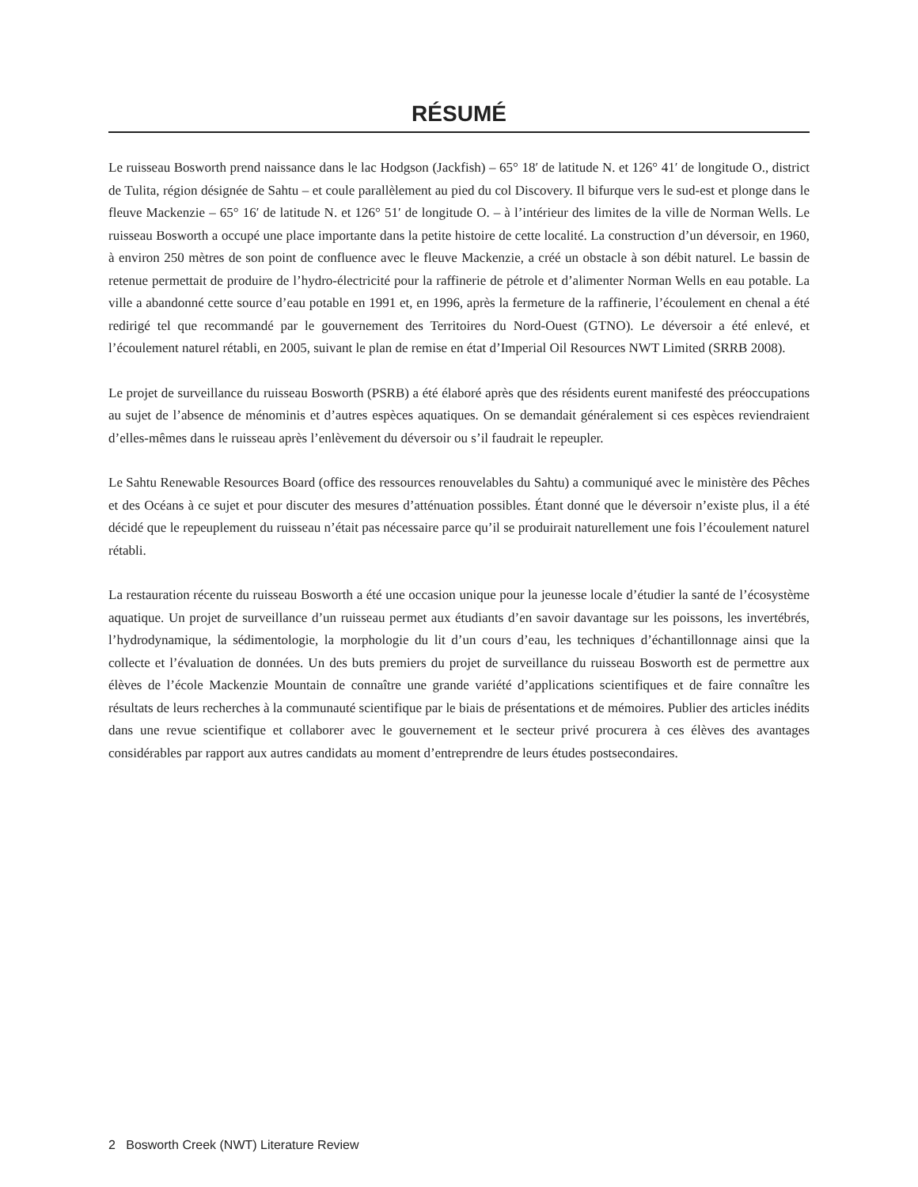RÉSUMÉ
Le ruisseau Bosworth prend naissance dans le lac Hodgson (Jackfish) – 65° 18′ de latitude N. et 126° 41′ de longitude O., district de Tulita, région désignée de Sahtu – et coule parallèlement au pied du col Discovery. Il bifurque vers le sud-est et plonge dans le fleuve Mackenzie – 65° 16′ de latitude N. et 126° 51′ de longitude O. – à l’intérieur des limites de la ville de Norman Wells. Le ruisseau Bosworth a occupé une place importante dans la petite histoire de cette localité. La construction d’un déversoir, en 1960, à environ 250 mètres de son point de confluence avec le fleuve Mackenzie, a créé un obstacle à son débit naturel. Le bassin de retenue permettait de produire de l’hydro-électricité pour la raffinerie de pétrole et d’alimenter Norman Wells en eau potable. La ville a abandonné cette source d’eau potable en 1991 et, en 1996, après la fermeture de la raffinerie, l’écoulement en chenal a été redirigé tel que recommandé par le gouvernement des Territoires du Nord-Ouest (GTNO). Le déversoir a été enlevé, et l’écoulement naturel rétabli, en 2005, suivant le plan de remise en état d’Imperial Oil Resources NWT Limited (SRRB 2008).
Le projet de surveillance du ruisseau Bosworth (PSRB) a été élaboré après que des résidents eurent manifesté des préoccupations au sujet de l’absence de ménominis et d’autres espèces aquatiques. On se demandait généralement si ces espèces reviendraient d’elles-mêmes dans le ruisseau après l’enlèvement du déversoir ou s’il faudrait le repeupler.
Le Sahtu Renewable Resources Board (office des ressources renouvelables du Sahtu) a communiqué avec le ministère des Pêches et des Océans à ce sujet et pour discuter des mesures d’atténuation possibles. Étant donné que le déversoir n’existe plus, il a été décidé que le repeuplement du ruisseau n’était pas nécessaire parce qu’il se produirait naturellement une fois l’écoulement naturel rétabli.
La restauration récente du ruisseau Bosworth a été une occasion unique pour la jeunesse locale d’étudier la santé de l’écosystème aquatique. Un projet de surveillance d’un ruisseau permet aux étudiants d’en savoir davantage sur les poissons, les invertébrés, l’hydrodynamique, la sédimentologie, la morphologie du lit d’un cours d’eau, les techniques d’échantillonnage ainsi que la collecte et l’évaluation de données. Un des buts premiers du projet de surveillance du ruisseau Bosworth est de permettre aux élèves de l’école Mackenzie Mountain de connaître une grande variété d’applications scientifiques et de faire connaître les résultats de leurs recherches à la communauté scientifique par le biais de présentations et de mémoires. Publier des articles inédits dans une revue scientifique et collaborer avec le gouvernement et le secteur privé procurera à ces élèves des avantages considérables par rapport aux autres candidats au moment d’entreprendre de leurs études postsecondaires.
2 Bosworth Creek (NWT) Literature Review